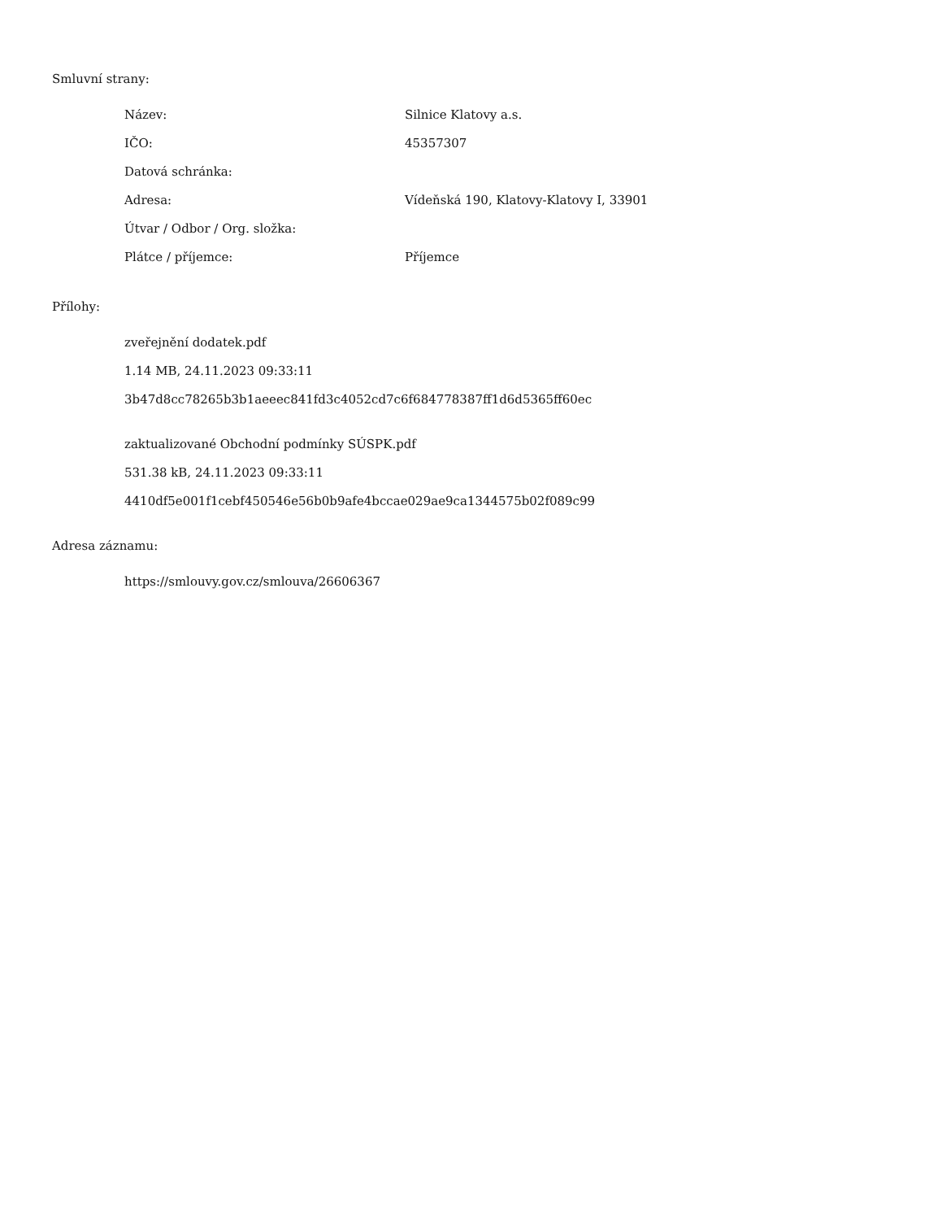Smluvní strany:
| Název: | Silnice Klatovy a.s. |
| IČO: | 45357307 |
| Datová schránka: | |
| Adresa: | Vídeňská 190, Klatovy-Klatovy I, 33901 |
| Útvar / Odbor / Org. složka: | |
| Plátce / příjemce: | Příjemce |
Přílohy:
zveřejnění dodatek.pdf
1.14 MB, 24.11.2023 09:33:11
3b47d8cc78265b3b1aeeec841fd3c4052cd7c6f684778387ff1d6d5365ff60ec
zaktualizované Obchodní podmínky SÚSPK.pdf
531.38 kB, 24.11.2023 09:33:11
4410df5e001f1cebf450546e56b0b9afe4bccae029ae9ca1344575b02f089c99
Adresa záznamu:
https://smlouvy.gov.cz/smlouva/26606367